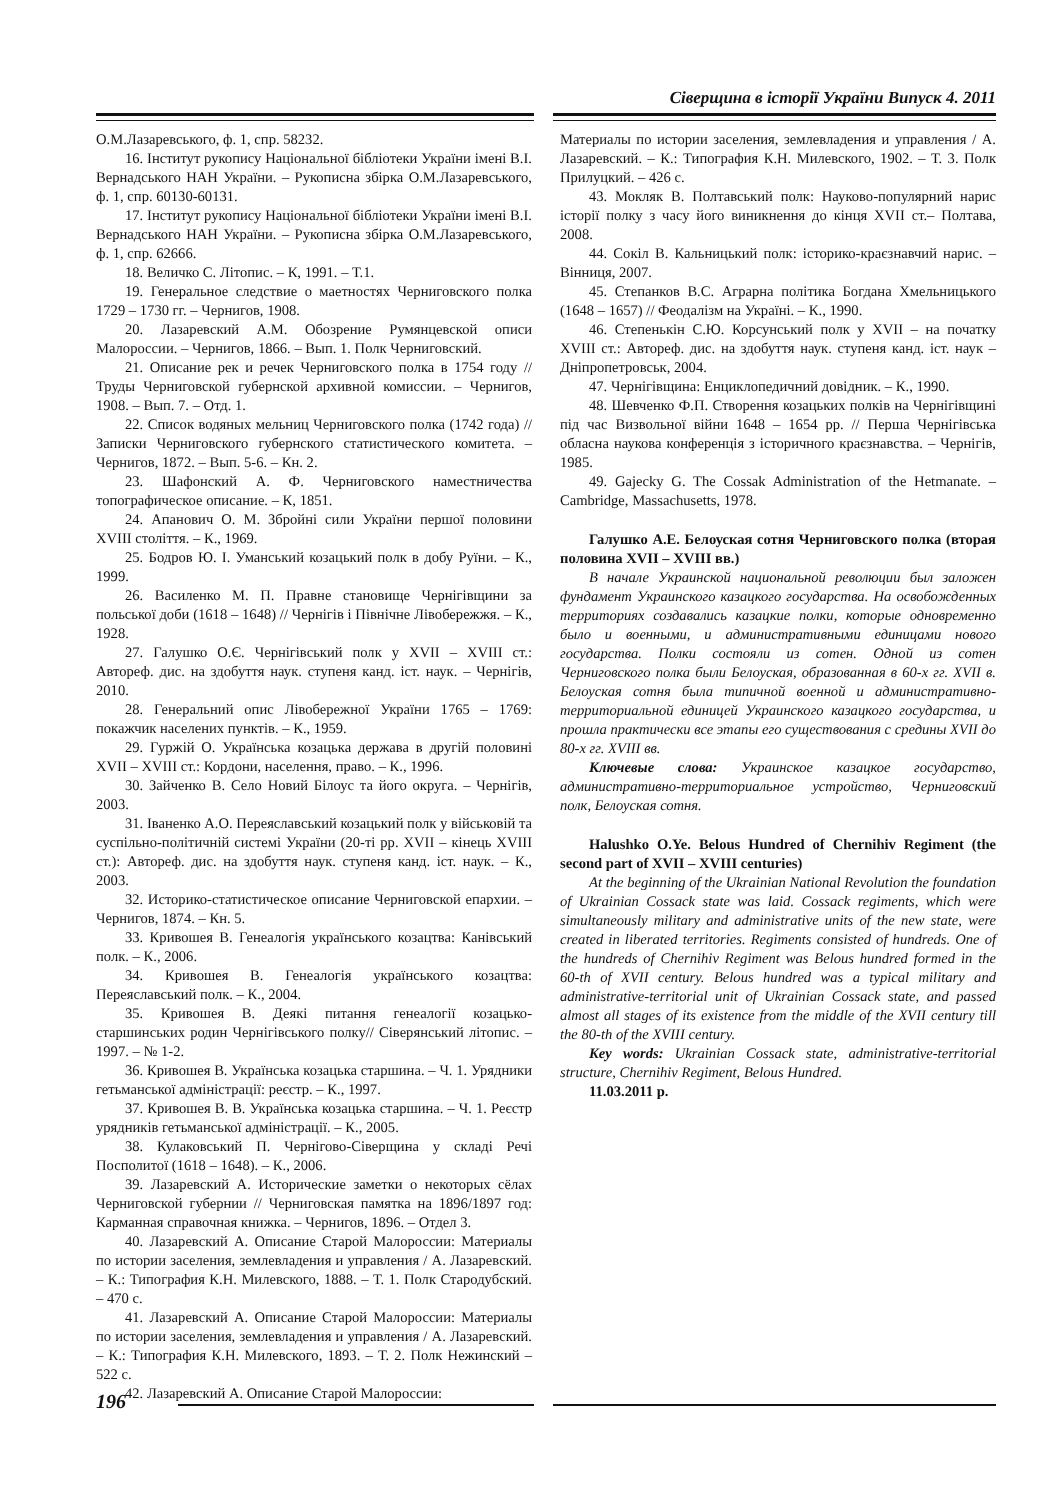Сіверщина в історії України Випуск 4. 2011
О.М.Лазаревського, ф. 1, спр. 58232.
16. Інститут рукопису Національної бібліотеки України імені В.І. Вернадського НАН України. – Рукописна збірка О.М.Лазаревського, ф. 1, спр. 60130-60131.
17. Інститут рукопису Національної бібліотеки України імені В.І. Вернадського НАН України. – Рукописна збірка О.М.Лазаревського, ф. 1, спр. 62666.
18. Величко С. Літопис. – К, 1991. – Т.1.
19. Генеральное следствие о маетностях Черниговского полка 1729 – 1730 гг. – Чернигов, 1908.
20. Лазаревский А.М. Обозрение Румянцевской описи Малороссии. – Чернигов, 1866. – Вып. 1. Полк Черниговский.
21. Описание рек и речек Черниговского полка в 1754 году // Труды Черниговской губернской архивной комиссии. – Чернигов, 1908. – Вып. 7. – Отд. 1.
22. Список водяных мельниц Черниговского полка (1742 года) // Записки Черниговского губернского статистического комитета. – Чернигов, 1872. – Вып. 5-6. – Кн. 2.
23. Шафонский А. Ф. Черниговского наместничества топографическое описание. – К, 1851.
24. Апанович О. М. Збройні сили України першої половини XVIII століття. – К., 1969.
25. Бодров Ю. І. Уманський козацький полк в добу Руїни. – К., 1999.
26. Василенко М. П. Правне становище Чернігівщини за польської доби (1618 – 1648) // Чернігів і Північне Лівобережжя. – К., 1928.
27. Галушко О.Є. Чернігівський полк у XVII – XVIII ст.: Автореф. дис. на здобуття наук. ступеня канд. іст. наук. – Чернігів, 2010.
28. Генеральний опис Лівобережної України 1765 – 1769: покажчик населених пунктів. – К., 1959.
29. Гуржій О. Українська козацька держава в другій половині XVII – XVIII ст.: Кордони, населення, право. – К., 1996.
30. Зайченко В. Село Новий Білоус та його округа. – Чернігів, 2003.
31. Іваненко А.О. Переяславський козацький полк у військовій та суспільно-політичній системі України (20-ті рр. XVII – кінець XVIII ст.): Автореф. дис. на здобуття наук. ступеня канд. іст. наук. – К., 2003.
32. Историко-статистическое описание Черниговской епархии. – Чернигов, 1874. – Кн. 5.
33. Кривошея В. Генеалогія українського козацтва: Канівський полк. – К., 2006.
34. Кривошея В. Генеалогія українського козацтва: Переяславський полк. – К., 2004.
35. Кривошея В. Деякі питання генеалогії козацько-старшинських родин Чернігівського полку// Сіверянський літопис. – 1997. – № 1-2.
36. Кривошея В. Українська козацька старшина. – Ч. 1. Урядники гетьманської адміністрації: реєстр. – К., 1997.
37. Кривошея В. В. Українська козацька старшина. – Ч. 1. Реєстр урядників гетьманської адміністрації. – К., 2005.
38. Кулаковський П. Чернігово-Сіверщина у складі Речі Посполитої (1618 – 1648). – К., 2006.
39. Лазаревский А. Исторические заметки о некоторых сёлах Черниговской губернии // Черниговская памятка на 1896/1897 год: Карманная справочная книжка. – Чернигов, 1896. – Отдел 3.
40. Лазаревский А. Описание Старой Малороссии: Материалы по истории заселения, землевладения и управления / А. Лазаревский. – К.: Типография К.Н. Милевского, 1888. – Т. 1. Полк Стародубский. – 470 с.
41. Лазаревский А. Описание Старой Малороссии: Материалы по истории заселения, землевладения и управления / А. Лазаревский. – К.: Типография К.Н. Милевского, 1893. – Т. 2. Полк Нежинский – 522 с.
42. Лазаревский А. Описание Старой Малороссии:
Материалы по истории заселения, землевладения и управления / А. Лазаревский. – К.: Типография К.Н. Милевского, 1902. – Т. 3. Полк Прилуцкий. – 426 с.
43. Мокляк В. Полтавський полк: Науково-популярний нарис історії полку з часу його виникнення до кінця XVII ст.– Полтава, 2008.
44. Сокіл В. Кальницький полк: історико-краєзнавчий нарис. – Вінниця, 2007.
45. Степанков В.С. Аграрна політика Богдана Хмельницького (1648 – 1657) // Феодалізм на Україні. – К., 1990.
46. Степенькін С.Ю. Корсунський полк у XVII – на початку XVIII ст.: Автореф. дис. на здобуття наук. ступеня канд. іст. наук – Дніпропетровськ, 2004.
47. Чернігівщина: Енциклопедичний довідник. – К., 1990.
48. Шевченко Ф.П. Створення козацьких полків на Чернігівщині під час Визвольної війни 1648 – 1654 рр. // Перша Чернігівська обласна наукова конференція з історичного краєзнавства. – Чернігів, 1985.
49. Gajecky G. The Cossak Administration of the Hetmanate. – Cambridge, Massachusetts, 1978.
Галушко А.Е. Белоуская сотня Черниговского полка (вторая половина XVII – XVIII вв.)
В начале Украинской национальной революции был заложен фундамент Украинского казацкого государства. На освобожденных территориях создавались казацкие полки, которые одновременно было и военными, и административными единицами нового государства. Полки состояли из сотен. Одной из сотен Черниговского полка были Белоуская, образованная в 60-х гг. XVII в. Белоуская сотня была типичной военной и административно-территориальной единицей Украинского казацкого государства, и прошла практически все этапы его существования с средины XVII до 80-х гг. XVIII вв.
Ключевые слова: Украинское казацкое государство, административно-территориальное устройство, Черниговский полк, Белоуская сотня.
Halushko O.Ye. Belous Hundred of Chernihiv Regiment (the second part of XVII – XVIII centuries)
At the beginning of the Ukrainian National Revolution the foundation of Ukrainian Cossack state was laid. Cossack regiments, which were simultaneously military and administrative units of the new state, were created in liberated territories. Regiments consisted of hundreds. One of the hundreds of Chernihiv Regiment was Belous hundred formed in the 60-th of XVII century. Belous hundred was a typical military and administrative-territorial unit of Ukrainian Cossack state, and passed almost all stages of its existence from the middle of the XVII century till the 80-th of the XVIII century.
Key words: Ukrainian Cossack state, administrative-territorial structure, Chernihiv Regiment, Belous Hundred.
11.03.2011 р.
196